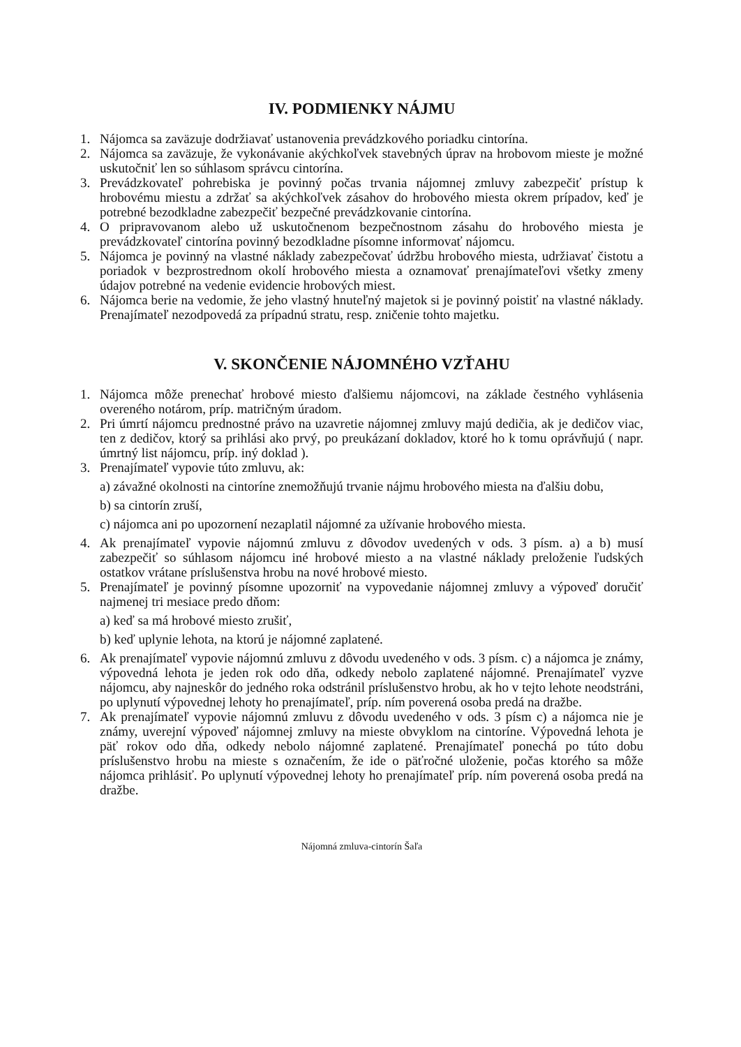IV. PODMIENKY NÁJMU
1. Nájomca sa zaväzuje dodržiavať ustanovenia prevádzkového poriadku cintorína.
2. Nájomca sa zaväzuje, že vykonávanie akýchkoľvek stavebných úprav na hrobovom mieste je možné uskutočniť len so súhlasom správcu cintorína.
3. Prevádzkovateľ pohrebiska je povinný počas trvania nájomnej zmluvy zabezpečiť prístup k hrobovému miestu a zdržať sa akýchkoľvek zásahov do hrobového miesta okrem prípadov, keď je potrebné bezodkladne zabezpečiť bezpečné prevádzkovanie cintorína.
4. O pripravovanom alebo už uskutočnenom bezpečnostnom zásahu do hrobového miesta je prevádzkovateľ cintorína povinný bezodkladne písomne informovať nájomcu.
5. Nájomca je povinný na vlastné náklady zabezpečovať údržbu hrobového miesta, udržiavať čistotu a poriadok v bezprostrednom okolí hrobového miesta a oznamovať prenajímateľovi všetky zmeny údajov potrebné na vedenie evidencie hrobových miest.
6. Nájomca berie na vedomie, že jeho vlastný hnuteľný majetok si je povinný poistiť na vlastné náklady. Prenajímateľ nezodpovedá za prípadnú stratu, resp. zničenie tohto majetku.
V. SKONČENIE NÁJOMNÉHO VZŤAHU
1. Nájomca môže prenechať hrobové miesto ďalšiemu nájomcovi, na základe čestného vyhlásenia overeného notárom, príp. matričným úradom.
2. Pri úmrtí nájomcu prednostné právo na uzavretie nájomnej zmluvy majú dedičia, ak je dedičov viac, ten z dedičov, ktorý sa prihlási ako prvý, po preukázaní dokladov, ktoré ho k tomu oprávňujú ( napr. úmrtný list nájomcu, príp. iný doklad ).
3. Prenajímateľ vypovie túto zmluvu, ak:
a) závažné okolnosti na cintoríne znemožňujú trvanie nájmu hrobového miesta na ďalšiu dobu,
b) sa cintorín zruší,
c) nájomca ani po upozornení nezaplatil nájomné za užívanie hrobového miesta.
4. Ak prenajímateľ vypovie nájomnú zmluvu z dôvodov uvedených v ods. 3 písm. a) a b) musí zabezpečiť so súhlasom nájomcu iné hrobové miesto a na vlastné náklady preloženie ľudských ostatkov vrátane príslušenstva hrobu na nové hrobové miesto.
5. Prenajímateľ je povinný písomne upozorniť na vypovedanie nájomnej zmluvy a výpoveď doručiť najmenej tri mesiace predo dňom:
a) keď sa má hrobové miesto zrušiť,
b) keď uplynie lehota, na ktorú je nájomné zaplatené.
6. Ak prenajímateľ vypovie nájomnú zmluvu z dôvodu uvedeného v ods. 3 písm. c) a nájomca je známy, výpovedná lehota je jeden rok odo dňa, odkedy nebolo zaplatené nájomné. Prenajímateľ vyzve nájomcu, aby najneskôr do jedného roka odstránil príslušenstvo hrobu, ak ho v tejto lehote neodstráni, po uplynutí výpovednej lehoty ho prenajímateľ, príp. ním poverená osoba predá na dražbe.
7. Ak prenajímateľ vypovie nájomnú zmluvu z dôvodu uvedeného v ods. 3 písm c) a nájomca nie je známy, uverejní výpoveď nájomnej zmluvy na mieste obvyklom na cintoríne. Výpovedná lehota je päť rokov odo dňa, odkedy nebolo nájomné zaplatené. Prenajímateľ ponechá po túto dobu príslušenstvo hrobu na mieste s označením, že ide o päťročné uloženie, počas ktorého sa môže nájomca prihlásiť. Po uplynutí výpovednej lehoty ho prenajímateľ príp. ním poverená osoba predá na dražbe.
Nájomná zmluva-cintorín Šaľa